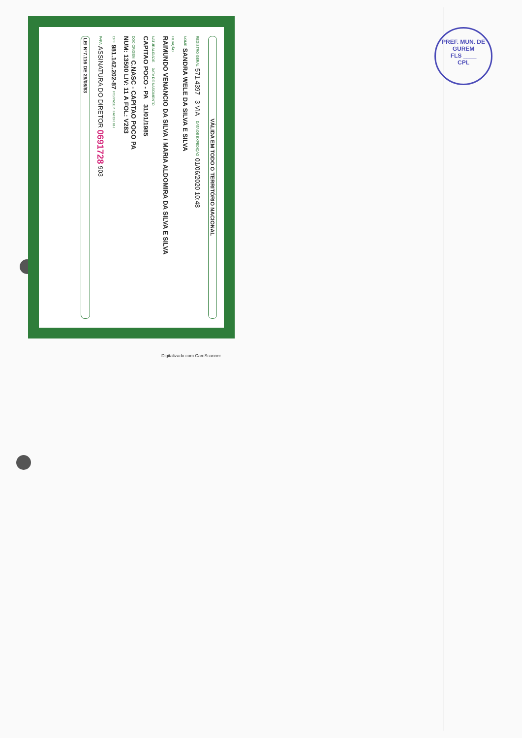VÁLIDA EM TODO O TERRITÓRIO NACIONAL
REGISTRO GERAL 571.4397 3 VIA DATA DE EXPEDIÇÃO 01/06/2020 10:48
NOME SANDRA WELE DA SILVA E SILVA
FILIAÇÃO
RAIMUNDO VENANCIO DA SILVA / MARIA ALDOMIRA DA SILVA E SILVA
NATURALIDADE DATA DE NASCIMENTO
CAPITAO POCO - PA 31/01/1985
DOC ORIGEM C.NASC - CAPITAO POCO PA
NUM: 13500 LIV: 11 A FOL: V283
CPF 981.142.202-87 PIS/PASEP FATOR RH
PAPA ASSINATURA DO DIRETOR 0691728 903
LEI Nº7.116 DE 29/08/83
PREF. MUN. DE GUREM
FLS ____
CPL
Digitalizado com CamScanner